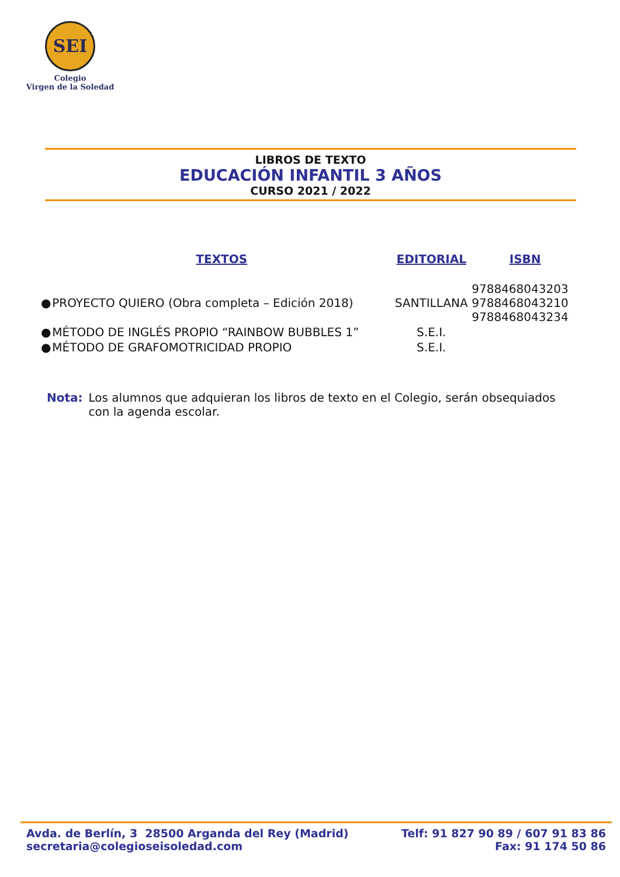SEI
Colegio
Virgen de la Soledad
LIBROS DE TEXTO
EDUCACIÓN INFANTIL 3 AÑOS
CURSO 2021 / 2022
| | TEXTOS | EDITORIAL | ISBN |
| --- | --- | --- | --- |
| ● | PROYECTO QUIERO (Obra completa – Edición 2018) | SANTILLANA | 9788468043203 9788468043210 9788468043234 |
| ● | MÉTODO DE INGLÉS PROPIO “RAINBOW BUBBLES 1” | S.E.I. | |
| ● | MÉTODO DE GRAFOMOTRICIDAD PROPIO | S.E.I. | |
Nota: Los alumnos que adquieran los libros de texto en el Colegio, serán obsequiados con la agenda escolar.
Avda. de Berlín, 3 28500 Arganda del Rey (Madrid)
secretaria@colegioseisoledad.com
Telf: 91 827 90 89 / 607 91 83 86
Fax: 91 174 50 86